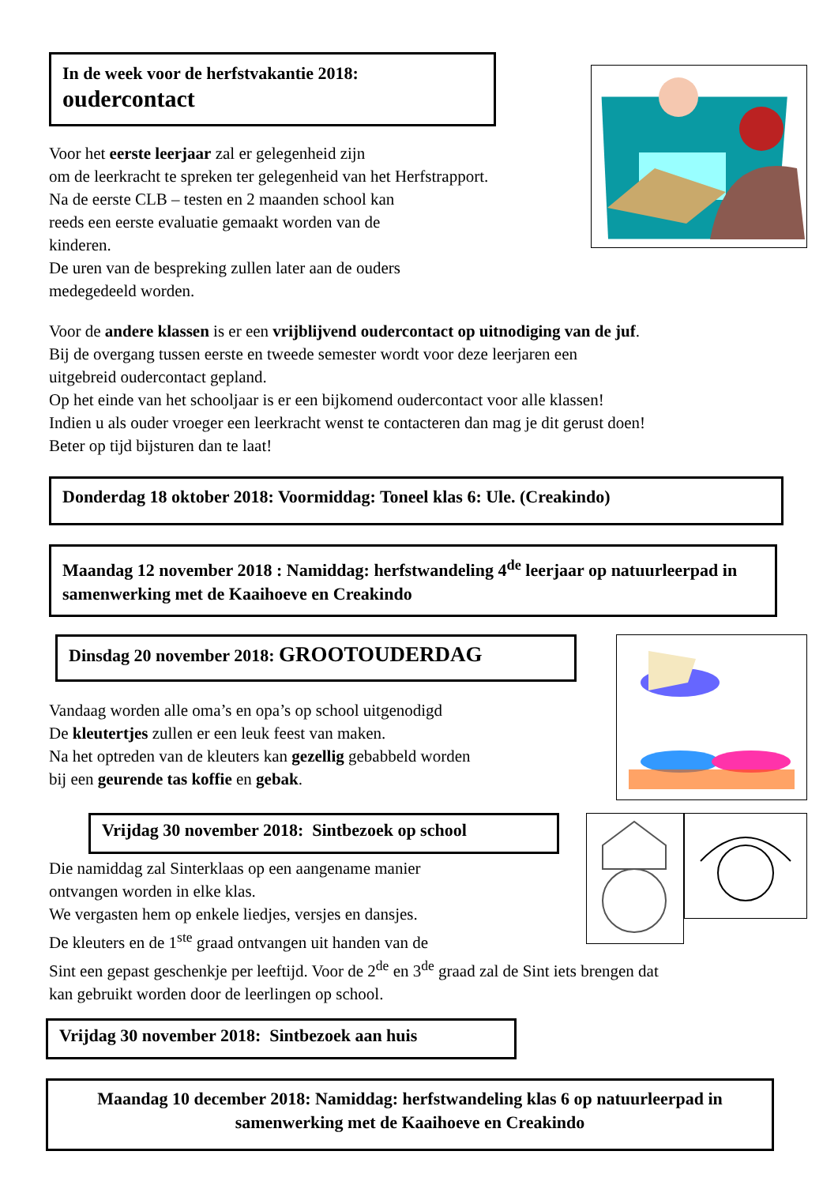In de week voor de herfstvakantie 2018:
oudercontact
Voor het eerste leerjaar zal er gelegenheid zijn
om de leerkracht te spreken ter gelegenheid van het Herfstrapport.
Na de eerste CLB – testen en 2 maanden school kan
reeds een eerste evaluatie gemaakt worden van de
kinderen.
De uren van de bespreking zullen later aan de ouders
medegedeeld worden.
Voor de andere klassen is er een vrijblijvend oudercontact op uitnodiging van de juf.
Bij de overgang tussen eerste en tweede semester wordt voor deze leerjaren een
uitgebreid oudercontact gepland.
Op het einde van het schooljaar is er een bijkomend oudercontact voor alle klassen!
Indien u als ouder vroeger een leerkracht wenst te contacteren dan mag je dit gerust doen!
Beter op tijd bijsturen dan te laat!
Donderdag 18 oktober 2018: Voormiddag: Toneel klas 6: Ule. (Creakindo)
Maandag 12 november 2018 : Namiddag: herfstwandeling 4<sup>de</sup> leerjaar op natuurleerpad in samenwerking met de Kaaihoeve en Creakindo
Dinsdag 20 november 2018: GROOTOUDERDAG
Vandaag worden alle oma’s en opa’s op school uitgenodigd
De kleutertjes zullen er een leuk feest van maken.
Na het optreden van de kleuters kan gezellig gebabbeld worden
bij een geurende tas koffie en gebak.
Vrijdag 30 november 2018: Sintbezoek op school
Die namiddag zal Sinterklaas op een aangename manier
ontvangen worden in elke klas.
We vergasten hem op enkele liedjes, versjes en dansjes.
De kleuters en de 1<sup>ste</sup> graad ontvangen uit handen van de
Sint een gepast geschenkje per leeftijd. Voor de 2<sup>de</sup> en 3<sup>de</sup> graad zal de Sint iets brengen dat
kan gebruikt worden door de leerlingen op school.
Vrijdag 30 november 2018: Sintbezoek aan huis
Maandag 10 december 2018: Namiddag: herfstwandeling klas 6 op natuurleerpad in samenwerking met de Kaaihoeve en Creakindo